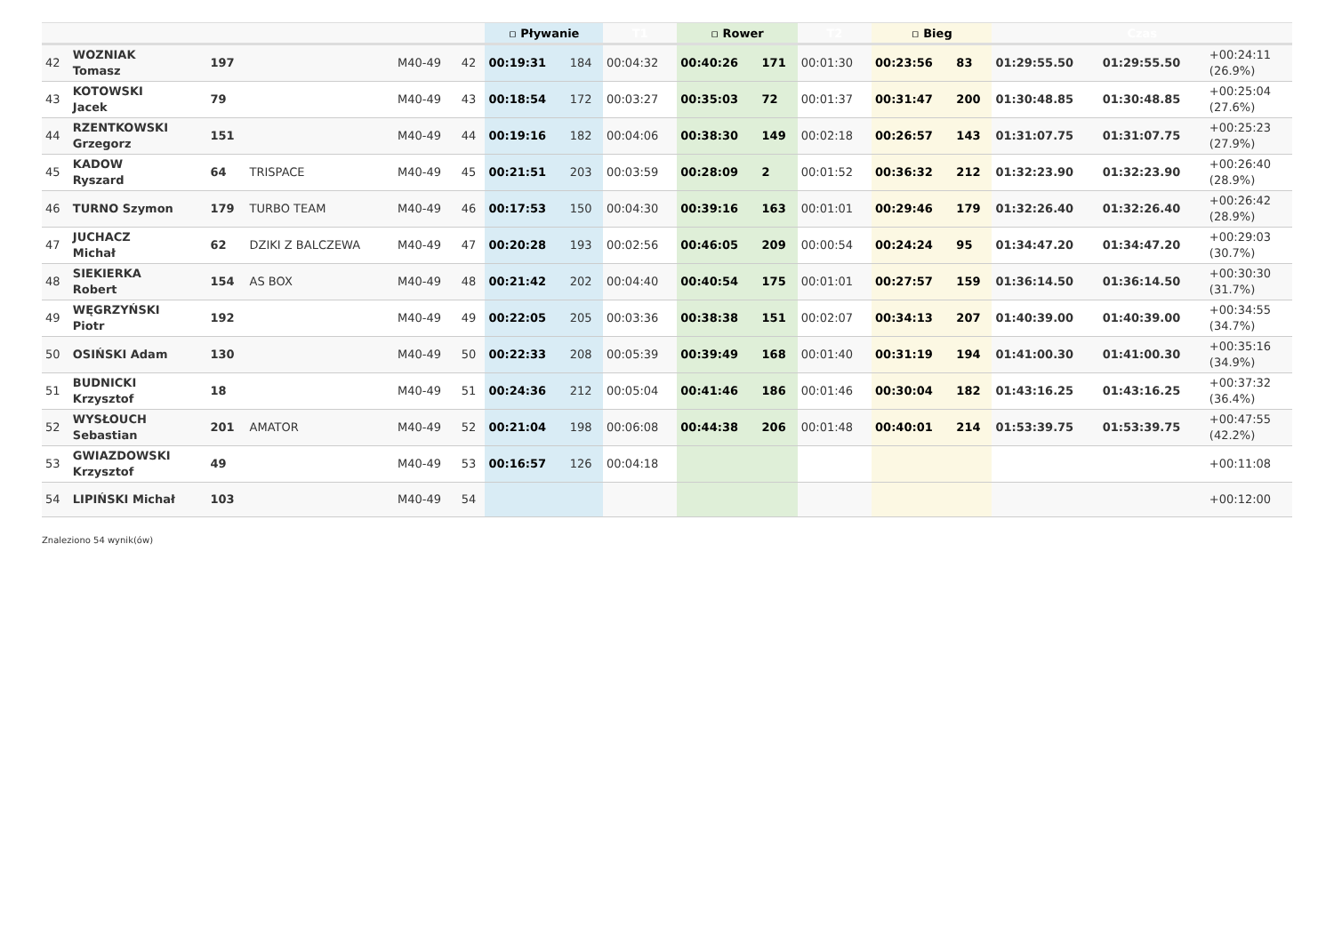| | | | | | | ▫ Pływanie | | T1 | ▫ Rower | | T2 | ▫ Bieg | | Czas | | |
| --- | --- | --- | --- | --- | --- | --- | --- | --- | --- | --- | --- | --- | --- | --- | --- | --- |
| 42 | WOZNIAK Tomasz | 197 | | M40-49 | 42 | 00:19:31 | 184 | 00:04:32 | 00:40:26 | 171 | 00:01:30 | 00:23:56 | 83 | 01:29:55.50 | 01:29:55.50 | +00:24:11 (26.9%) |
| 43 | KOTOWSKI Jacek | 79 | | M40-49 | 43 | 00:18:54 | 172 | 00:03:27 | 00:35:03 | 72 | 00:01:37 | 00:31:47 | 200 | 01:30:48.85 | 01:30:48.85 | +00:25:04 (27.6%) |
| 44 | RZENTKOWSKI Grzegorz | 151 | | M40-49 | 44 | 00:19:16 | 182 | 00:04:06 | 00:38:30 | 149 | 00:02:18 | 00:26:57 | 143 | 01:31:07.75 | 01:31:07.75 | +00:25:23 (27.9%) |
| 45 | KADOW Ryszard | 64 | TRISPACE | M40-49 | 45 | 00:21:51 | 203 | 00:03:59 | 00:28:09 | 2 | 00:01:52 | 00:36:32 | 212 | 01:32:23.90 | 01:32:23.90 | +00:26:40 (28.9%) |
| 46 | TURNO Szymon | 179 | TURBO TEAM | M40-49 | 46 | 00:17:53 | 150 | 00:04:30 | 00:39:16 | 163 | 00:01:01 | 00:29:46 | 179 | 01:32:26.40 | 01:32:26.40 | +00:26:42 (28.9%) |
| 47 | JUCHACZ Michał | 62 | DZIKI Z BALCZEWA | M40-49 | 47 | 00:20:28 | 193 | 00:02:56 | 00:46:05 | 209 | 00:00:54 | 00:24:24 | 95 | 01:34:47.20 | 01:34:47.20 | +00:29:03 (30.7%) |
| 48 | SIEKIERKA Robert | 154 | AS BOX | M40-49 | 48 | 00:21:42 | 202 | 00:04:40 | 00:40:54 | 175 | 00:01:01 | 00:27:57 | 159 | 01:36:14.50 | 01:36:14.50 | +00:30:30 (31.7%) |
| 49 | WĘGRZYŃSKI Piotr | 192 | | M40-49 | 49 | 00:22:05 | 205 | 00:03:36 | 00:38:38 | 151 | 00:02:07 | 00:34:13 | 207 | 01:40:39.00 | 01:40:39.00 | +00:34:55 (34.7%) |
| 50 | OSIŃSKI Adam | 130 | | M40-49 | 50 | 00:22:33 | 208 | 00:05:39 | 00:39:49 | 168 | 00:01:40 | 00:31:19 | 194 | 01:41:00.30 | 01:41:00.30 | +00:35:16 (34.9%) |
| 51 | BUDNICKI Krzysztof | 18 | | M40-49 | 51 | 00:24:36 | 212 | 00:05:04 | 00:41:46 | 186 | 00:01:46 | 00:30:04 | 182 | 01:43:16.25 | 01:43:16.25 | +00:37:32 (36.4%) |
| 52 | WYSŁOUCH Sebastian | 201 | AMATOR | M40-49 | 52 | 00:21:04 | 198 | 00:06:08 | 00:44:38 | 206 | 00:01:48 | 00:40:01 | 214 | 01:53:39.75 | 01:53:39.75 | +00:47:55 (42.2%) |
| 53 | GWIAZDOWSKI Krzysztof | 49 | | M40-49 | 53 | 00:16:57 | 126 | 00:04:18 | | | | | | | | +00:11:08 |
| 54 | LIPIŃSKI Michał | 103 | | M40-49 | 54 | | | | | | | | | | | +00:12:00 |
Znaleziono 54 wynik(ów)